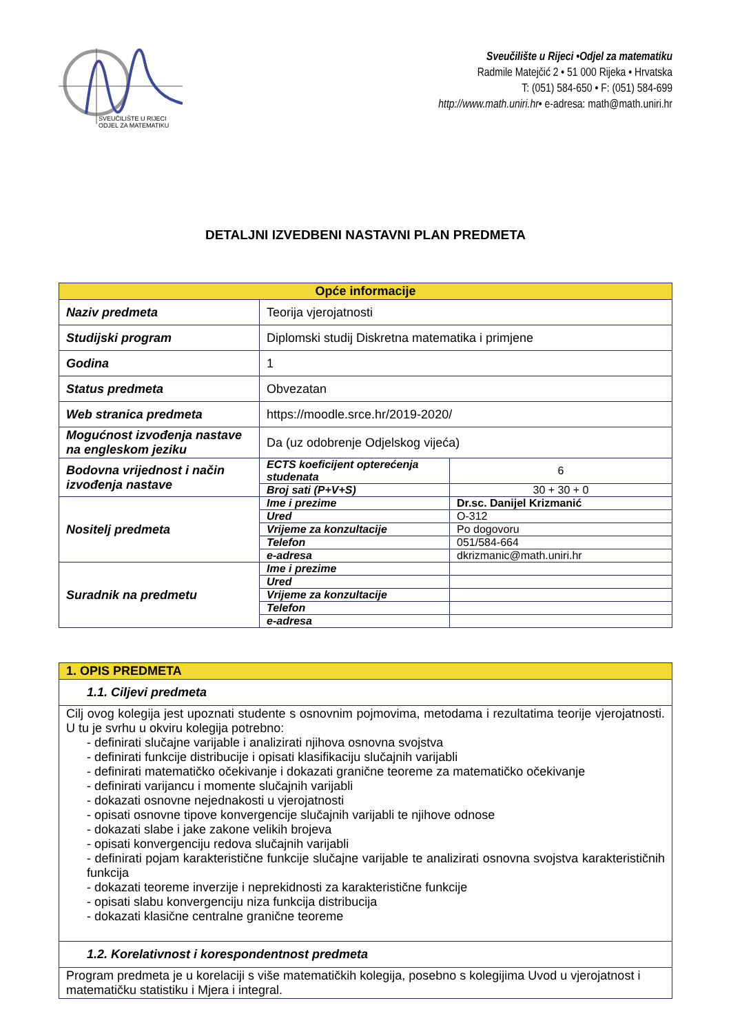SVEUČILIŠTE U RIJECI
ODJEL ZA MATEMATIKU
Sveučilište u Rijeci •Odjel za matematiku
Radmile Matejčić 2 • 51 000 Rijeka • Hrvatska
T: (051) 584-650 • F: (051) 584-699
http://www.math.uniri.hr• e-adresa: math@math.uniri.hr
DETALJNI IZVEDBENI NASTAVNI PLAN PREDMETA
| Opće informacije | | |
| --- | --- | --- |
| Naziv predmeta | Teorija vjerojatnosti | |
| Studijski program | Diplomski studij Diskretna matematika i primjene | |
| Godina | 1 | |
| Status predmeta | Obvezatan | |
| Web stranica predmeta | https://moodle.srce.hr/2019-2020/ | |
| Mogućnost izvođenja nastave na engleskom jeziku | Da (uz odobrenje Odjelskog vijeća) | |
| Bodovna vrijednost i način izvođenja nastave | ECTS koeficijent opterećenja studenata | 6 |
| | Broj sati (P+V+S) | 30 + 30 + 0 |
| Nositelj predmeta | Ime i prezime | Dr.sc. Danijel Krizmanić |
| | Ured | O-312 |
| | Vrijeme za konzultacije | Po dogovoru |
| | Telefon | 051/584-664 |
| | e-adresa | dkrizmanic@math.uniri.hr |
| Suradnik na predmetu | Ime i prezime | |
| | Ured | |
| | Vrijeme za konzultacije | |
| | Telefon | |
| | e-adresa | |
| 1. OPIS PREDMETA |
| --- |
| 1.1. Ciljevi predmeta |
| Cilj ovog kolegija jest upoznati studente s osnovnim pojmovima, metodama i rezultatima teorije vjerojatnosti. U tu je svrhu u okviru kolegija potrebno: - definirati slučajne varijable i analizirati njihova osnovna svojstva - definirati funkcije distribucije i opisati klasifikaciju slučajnih varijabli - definirati matematičko očekivanje i dokazati granične teoreme za matematičko očekivanje - definirati varijancu i momente slučajnih varijabli - dokazati osnovne nejednakosti u vjerojatnosti - opisati osnovne tipove konvergencije slučajnih varijabli te njihove odnose - dokazati slabe i jake zakone velikih brojeva - opisati konvergenciju redova slučajnih varijabli - definirati pojam karakteristične funkcije slučajne varijable te analizirati osnovna svojstva karakterističnih funkcija - dokazati teoreme inverzije i neprekidnosti za karakteristične funkcije - opisati slabu konvergenciju niza funkcija distribucija - dokazati klasične centralne granične teoreme |
| 1.2. Korelativnost i korespondentnost predmeta |
| Program predmeta je u korelaciji s više matematičkih kolegija, posebno s kolegijima Uvod u vjerojatnost i matematičku statistiku i Mjera i integral. |